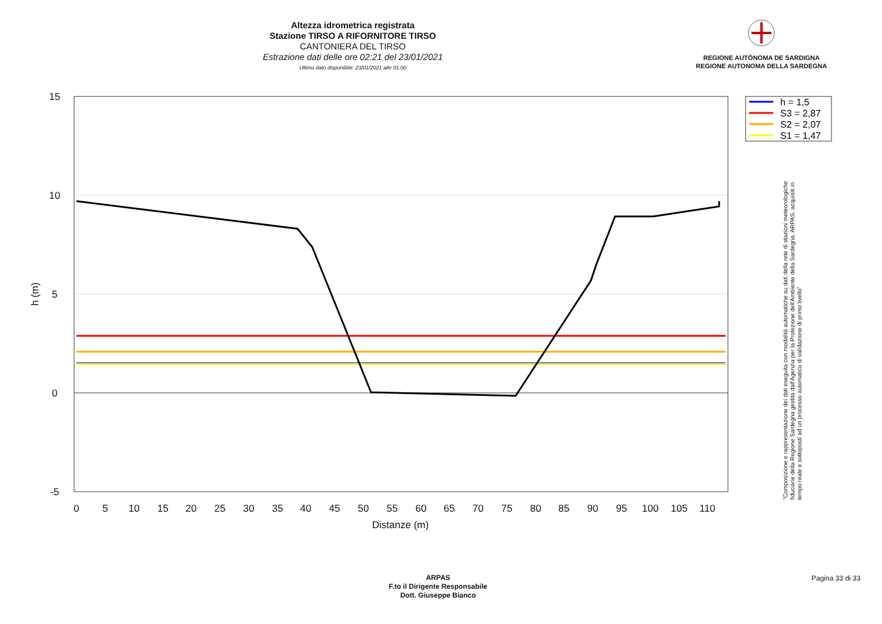Altezza idrometrica registrata
Stazione TIRSO A RIFORNITORE TIRSO
CANTONIERA DEL TIRSO
Estrazione dati delle ore 02:21 del 23/01/2021
Ultimo dato disponibile: 23/01/2021 alle 01:00
REGIONE AUTÒNOMA DE SARDIGNA
REGIONE AUTONOMA DELLA SARDEGNA
15
10
5
0
-5
0
5
10
15
20
25
30
35
40
45
50
55
60
65
70
75
80
85
90
95
100
105
110
Distanze (m)
h (m)
h = 1,5
S3 = 2,87
S2 = 2,07
S1 = 1,47
"Composizione e rappresentazione dei dati eseguita con modalità automatiche su dati della rete di stazioni meteorologiche fiduciarie della Regione Sardegna gestita dall'Agenzia per la Protezione dell'Ambiente della Sardegna, ARPAS, acquisiti in tempo reale e sottoposti ad un processo automatico di validazione di primo livello"
ARPAS
F.to il Dirigente Responsabile
Dott. Giuseppe Bianco
Pagina 33 di 33